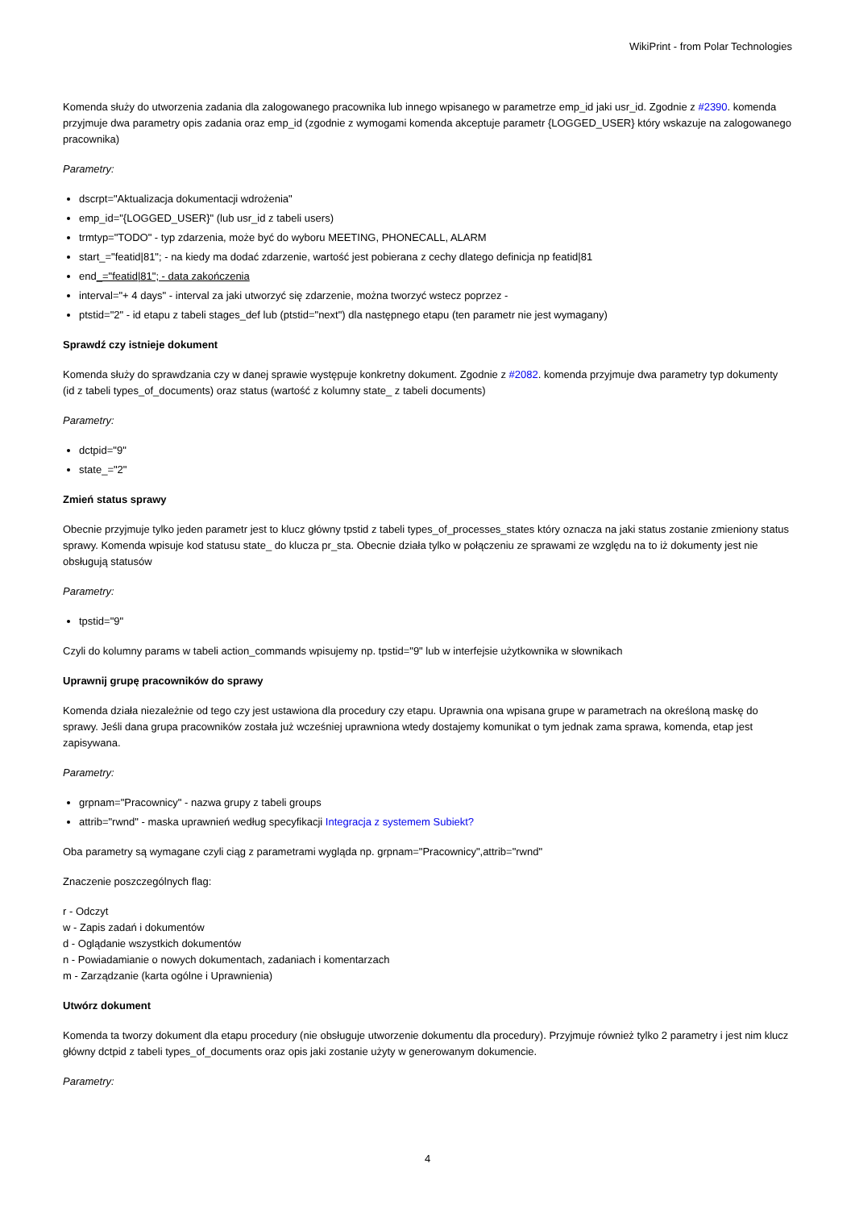WikiPrint - from Polar Technologies
Komenda służy do utworzenia zadania dla zalogowanego pracownika lub innego wpisanego w parametrze emp_id jaki usr_id. Zgodnie z #2390. komenda przyjmuje dwa parametry opis zadania oraz emp_id (zgodnie z wymogami komenda akceptuje parametr {LOGGED_USER} który wskazuje na zalogowanego pracownika)
Parametry:
dscrpt="Aktualizacja dokumentacji wdrożenia"
emp_id="{LOGGED_USER}" (lub usr_id z tabeli users)
trmtyp="TODO" - typ zdarzenia, może być do wyboru MEETING, PHONECALL, ALARM
start_="featid|81"; - na kiedy ma dodać zdarzenie, wartość jest pobierana z cechy dlatego definicja np featid|81
end_="featid|81"; - data zakończenia
interval="+ 4 days" - interval za jaki utworzyć się zdarzenie, można tworzyć wstecz poprzez -
ptstid="2" - id etapu z tabeli stages_def lub (ptstid="next") dla następnego etapu (ten parametr nie jest wymagany)
Sprawdź czy istnieje dokument
Komenda służy do sprawdzania czy w danej sprawie występuje konkretny dokument. Zgodnie z #2082. komenda przyjmuje dwa parametry typ dokumenty (id z tabeli types_of_documents) oraz status (wartość z kolumny state_ z tabeli documents)
Parametry:
dctpid="9"
state_="2"
Zmień status sprawy
Obecnie przyjmuje tylko jeden parametr jest to klucz główny tpstid z tabeli types_of_processes_states który oznacza na jaki status zostanie zmieniony status sprawy. Komenda wpisuje kod statusu state_ do klucza pr_sta. Obecnie działa tylko w połączeniu ze sprawami ze względu na to iż dokumenty jest nie obsługują statusów
Parametry:
tpstid="9"
Czyli do kolumny params w tabeli action_commands wpisujemy np. tpstid="9" lub w interfejsie użytkownika w słownikach
Uprawnij grupę pracowników do sprawy
Komenda działa niezależnie od tego czy jest ustawiona dla procedury czy etapu. Uprawnia ona wpisana grupe w parametrach na określoną maskę do sprawy. Jeśli dana grupa pracowników została już wcześniej uprawniona wtedy dostajemy komunikat o tym jednak zama sprawa, komenda, etap jest zapisywana.
Parametry:
grpnam="Pracownicy" - nazwa grupy z tabeli groups
attrib="rwnd" - maska uprawnień według specyfikacji Integracja z systemem Subiekt?
Oba parametry są wymagane czyli ciąg z parametrami wygląda np. grpnam="Pracownicy",attrib="rwnd"
Znaczenie poszczególnych flag:
r - Odczyt
w - Zapis zadań i dokumentów
d - Oglądanie wszystkich dokumentów
n - Powiadamianie o nowych dokumentach, zadaniach i komentarzach
m - Zarządzanie (karta ogólne i Uprawnienia)
Utwórz dokument
Komenda ta tworzy dokument dla etapu procedury (nie obsługuje utworzenie dokumentu dla procedury). Przyjmuje również tylko 2 parametry i jest nim klucz główny dctpid z tabeli types_of_documents oraz opis jaki zostanie użyty w generowanym dokumencie.
Parametry:
4